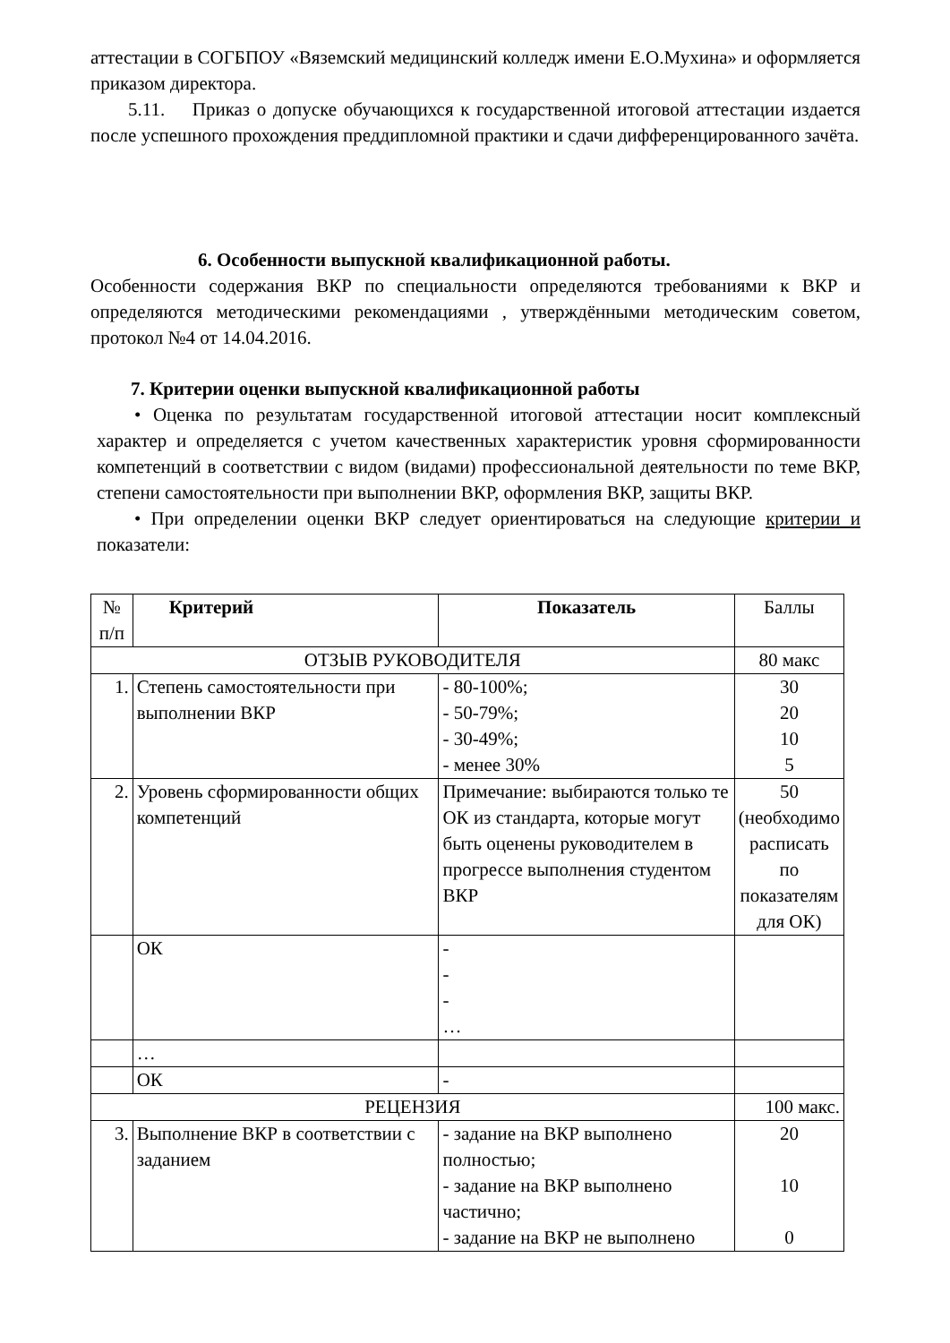аттестации в СОГБПОУ «Вяземский медицинский колледж имени Е.О.Мухина» и оформляется приказом директора.
5.11. Приказ о допуске обучающихся к государственной итоговой аттестации издается после успешного прохождения преддипломной практики и сдачи дифференцированного зачёта.
6. Особенности выпускной квалификационной работы.
Особенности содержания ВКР по специальности определяются требованиями к ВКР и определяются методическими рекомендациями , утверждёнными методическим советом, протокол №4 от 14.04.2016.
7. Критерии оценки выпускной квалификационной работы
• Оценка по результатам государственной итоговой аттестации носит комплексный характер и определяется с учетом качественных характеристик уровня сформированности компетенций в соответствии с видом (видами) профессиональной деятельности по теме ВКР, степени самостоятельности при выполнении ВКР, оформления ВКР, защиты ВКР.
• При определении оценки ВКР следует ориентироваться на следующие критерии и показатели:
| № п/п | Критерий | Показатель | Баллы |
| --- | --- | --- | --- |
| ОТЗЫВ РУКОВОДИТЕЛЯ | | | 80 макс |
| 1. | Степень самостоятельности при выполнении ВКР | - 80-100%; - 50-79%; - 30-49%; - менее 30% | 30 20 10 5 |
| 2. | Уровень сформированности общих компетенций | Примечание: выбираются только те ОК из стандарта, которые могут быть оценены руководителем в прогрессе выполнения студентом ВКР | 50 (необходимо расписать по показателям для ОК) |
| | ОК | - - - … | |
| | … | | |
| | ОК | - | |
| РЕЦЕНЗИЯ | | | 100 макс. |
| 3. | Выполнение ВКР в соответствии с заданием | - задание на ВКР выполнено полностью; - задание на ВКР выполнено частично; - задание на ВКР не выполнено | 20 10 0 |